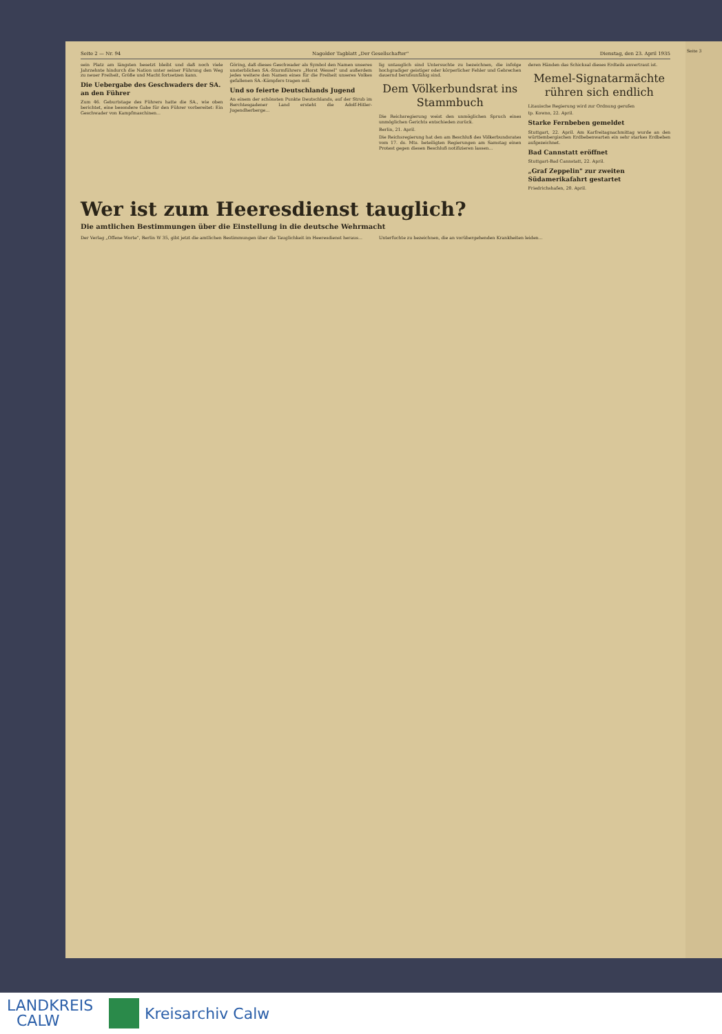Seite 2 — Nr. 94 Nagolder Tagblatt „Der Gesellschafter" Dienstag, den 23. April 1935
sein Platz am längsten besetzt bleibt und daß noch viele Jahrzehnte hindurch die Nation unter seiner Führung den Weg zu neuer Freiheit, Größe und Macht fortsetzen kann.
Die Uebergabe des Geschwaders der SA. an den Führer
Zum 46. Geburtstage des Führers hatte die SA., wie oben berichtet, eine besondere Gabe für den Führer vorbereitet: Ein Geschwader von Kampfmaschinen...
Göring, daß dieses Geschwader als Symbol den Namen unseres unsterblichen SA.-Sturmführers „Horst Wessel" und außerdem jedes weitere den Namen eines für die Freiheit unseres Volkes gefallenen SA.-Kämpfers tragen soll.
Und so feierte Deutschlands Jugend
An einem der schönsten Punkte Deutschlands, auf der Strub im Berchtesgadener Land ersteht die Adolf-Hitler-Jugendherberge...
lig untauglich sind Untersuchte zu bezeichnen, die infolge hochgradiger geistiger oder körperlicher Fehler und Gebrechen dauernd berufsunfähig sind.
Dem Völkerbundsrat ins Stammbuch
Die Reichsregierung weist den unmöglichen Spruch eines unmöglichen Gerichts entschieden zurück.
Berlin, 21. April.
Die Reichsregierung hat den am Beschluß des Völkerbundsrates vom 17. ds. Mts. beteiligten Regierungen am Samstag einen Protest gegen diesen Beschluß notifizieren lassen...
deren Händen das Schicksal dieses Erdteils anvertraut ist.
Memel-Signatarmächte rühren sich endlich
Litauische Regierung wird zur Ordnung gerufen
tp. Kowno, 22. April.
Starke Fernbeben gemeldet
Stuttgart, 22. April. Am Karfreitagnachmittag wurde an den württembergischen Erdbebenwarten ein sehr starkes Erdbeben aufgezeichnet.
Bad Cannstatt eröffnet
Stuttgart-Bad Cannstatt, 22. April.
„Graf Zeppelin" zur zweiten Südamerikafahrt gestartet
Friedrichshafen, 20. April.
Wer ist zum Heeresdienst tauglich?
Die amtlichen Bestimmungen über die Einstellung in die deutsche Wehrmacht
Der Verlag „Offene Worte", Berlin W 35, gibt jetzt die amtlichen Bestimmungen über die Tauglichkeit im Heeresdienst heraus...
Unterfuchte zu bezeichnen, die an vorübergehenden Krankheiten leiden...
Seite 3
LANDKREIS
CALW
Kreisarchiv Calw